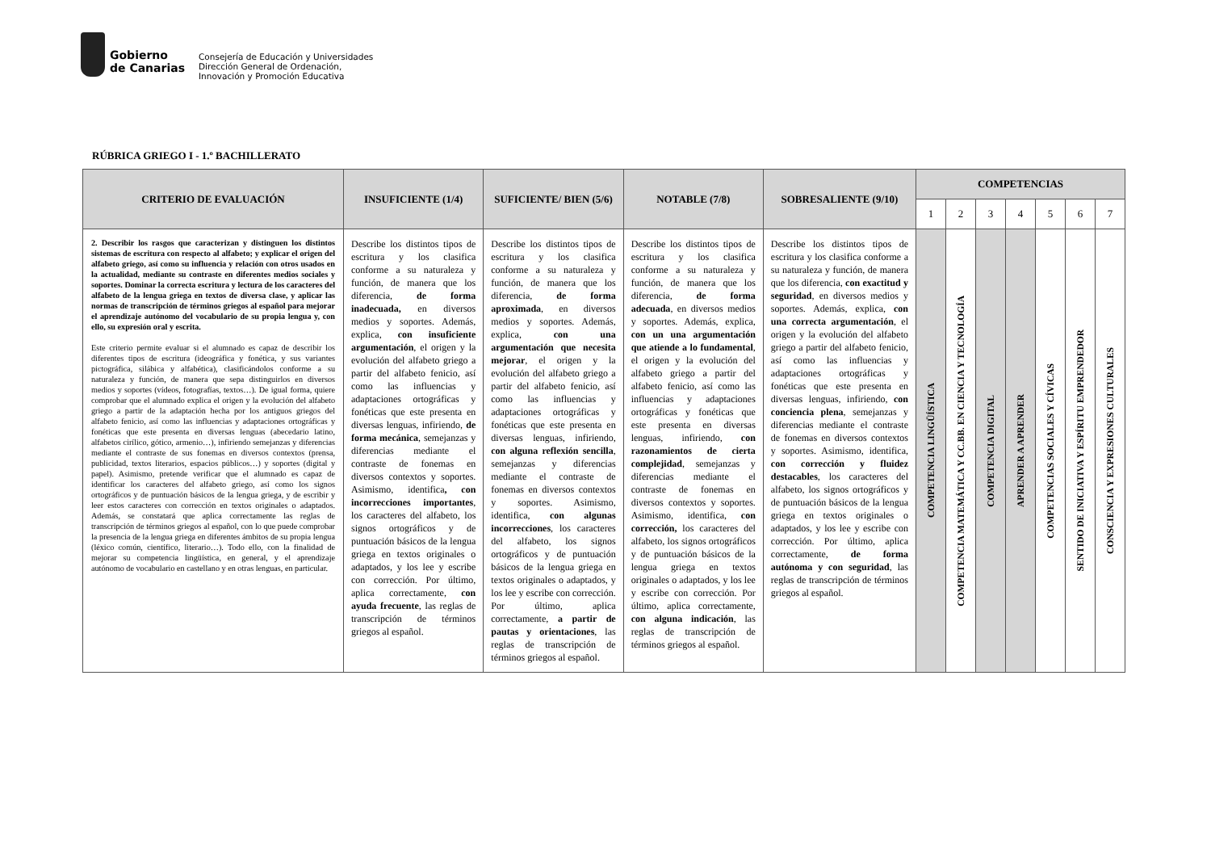Gobierno
de Canarias
Consejería de Educación y Universidades
Dirección General de Ordenación,
Innovación y Promoción Educativa
RÚBRICA GRIEGO I - 1.º BACHILLERATO
| CRITERIO DE EVALUACIÓN | INSUFICIENTE (1/4) | SUFICIENTE/ BIEN (5/6) | NOTABLE (7/8) | SOBRESALIENTE (9/10) | COMPETENCIAS | | | | | | |
| --- | --- | --- | --- | --- | --- | --- | --- | --- | --- | --- | --- |
| | | | | | 1 | 2 | 3 | 4 | 5 | 6 | 7 |
| 2. Describir los rasgos que caracterizan y distinguen los distintos sistemas de escritura con respecto al alfabeto; y explicar el origen del alfabeto griego, así como su influencia y relación con otros usados en la actualidad, mediante su contraste en diferentes medios sociales y soportes. Dominar la correcta escritura y lectura de los caracteres del alfabeto de la lengua griega en textos de diversa clase, y aplicar las normas de transcripción de términos griegos al español para mejorar el aprendizaje autónomo del vocabulario de su propia lengua y, con ello, su expresión oral y escrita. Este criterio permite evaluar si el alumnado es capaz de describir los diferentes tipos de escritura (ideográfica y fonética, y sus variantes pictográfica, silábica y alfabética), clasificándolos conforme a su naturaleza y función, de manera que sepa distinguirlos en diversos medios y soportes (vídeos, fotografías, textos…). De igual forma, quiere comprobar que el alumnado explica el origen y la evolución del alfabeto griego a partir de la adaptación hecha por los antiguos griegos del alfabeto fenicio, así como las influencias y adaptaciones ortográficas y fonéticas que este presenta en diversas lenguas (abecedario latino, alfabetos cirílico, gótico, armenio…), infiriendo semejanzas y diferencias mediante el contraste de sus fonemas en diversos contextos (prensa, publicidad, textos literarios, espacios públicos…) y soportes (digital y papel). Asimismo, pretende verificar que el alumnado es capaz de identificar los caracteres del alfabeto griego, así como los signos ortográficos y de puntuación básicos de la lengua griega, y de escribir y leer estos caracteres con corrección en textos originales o adaptados. Además, se constatará que aplica correctamente las reglas de transcripción de términos griegos al español, con lo que puede comprobar la presencia de la lengua griega en diferentes ámbitos de su propia lengua (léxico común, científico, literario…). Todo ello, con la finalidad de mejorar su competencia lingüística, en general, y el aprendizaje autónomo de vocabulario en castellano y en otras lenguas, en particular. | Describe los distintos tipos de escritura y los clasifica conforme a su naturaleza y función, de manera que los diferencia, de forma inadecuada, en diversos medios y soportes. Además, explica, con insuficiente argumentación , el origen y la evolución del alfabeto griego a partir del alfabeto fenicio, así como las influencias y adaptaciones ortográficas y fonéticas que este presenta en diversas lenguas, infiriendo, de forma mecánica , semejanzas y diferencias mediante el contraste de fonemas en diversos contextos y soportes. Asimismo, identifica , con incorrecciones importantes , los caracteres del alfabeto, los signos ortográficos y de puntuación básicos de la lengua griega en textos originales o adaptados, y los lee y escribe con corrección. Por último, aplica correctamente, con ayuda frecuente , las reglas de transcripción de términos griegos al español. | Describe los distintos tipos de escritura y los clasifica conforme a su naturaleza y función, de manera que los diferencia, de forma aproximada , en diversos medios y soportes. Además, explica, con una argumentación que necesita mejorar , el origen y la evolución del alfabeto griego a partir del alfabeto fenicio, así como las influencias y adaptaciones ortográficas y fonéticas que este presenta en diversas lenguas, infiriendo, con alguna reflexión sencilla , semejanzas y diferencias mediante el contraste de fonemas en diversos contextos y soportes. Asimismo, identifica, con algunas incorrecciones , los caracteres del alfabeto, los signos ortográficos y de puntuación básicos de la lengua griega en textos originales o adaptados, y los lee y escribe con corrección. Por último, aplica correctamente, a partir de pautas y orientaciones , las reglas de transcripción de términos griegos al español. | Describe los distintos tipos de escritura y los clasifica conforme a su naturaleza y función, de manera que los diferencia, de forma adecuada , en diversos medios y soportes. Además, explica, con un una argumentación que atiende a lo fundamental , el origen y la evolución del alfabeto griego a partir del alfabeto fenicio, así como las influencias y adaptaciones ortográficas y fonéticas que este presenta en diversas lenguas, infiriendo, con razonamientos de cierta complejidad , semejanzas y diferencias mediante el contraste de fonemas en diversos contextos y soportes. Asimismo, identifica, con corrección, los caracteres del alfabeto, los signos ortográficos y de puntuación básicos de la lengua griega en textos originales o adaptados, y los lee y escribe con corrección. Por último, aplica correctamente, con alguna indicación , las reglas de transcripción de términos griegos al español. | Describe los distintos tipos de escritura y los clasifica conforme a su naturaleza y función, de manera que los diferencia, con exactitud y seguridad , en diversos medios y soportes. Además, explica, con una correcta argumentación , el origen y la evolución del alfabeto griego a partir del alfabeto fenicio, así como las influencias y adaptaciones ortográficas y fonéticas que este presenta en diversas lenguas, infiriendo, con conciencia plena , semejanzas y diferencias mediante el contraste de fonemas en diversos contextos y soportes. Asimismo, identifica, con corrección y fluidez destacables , los caracteres del alfabeto, los signos ortográficos y de puntuación básicos de la lengua griega en textos originales o adaptados, y los lee y escribe con corrección. Por último, aplica correctamente, de forma autónoma y con seguridad , las reglas de transcripción de términos griegos al español. | COMPETENCIA LINGÜÍSTICA | COMPETENCIA MATEMÁTICA Y CC.BB. EN CIENCIA Y TECNOLOGÍA | COMPETENCIA DIGITAL | APRENDER A APRENDER | COMPETENCIAS SOCIALES Y CÍVICAS | SENTIDO DE INICIATIVA Y ESPÍRITU EMPRENDEDOR | CONSCIENCIA Y EXPRESIONES CULTURALES |